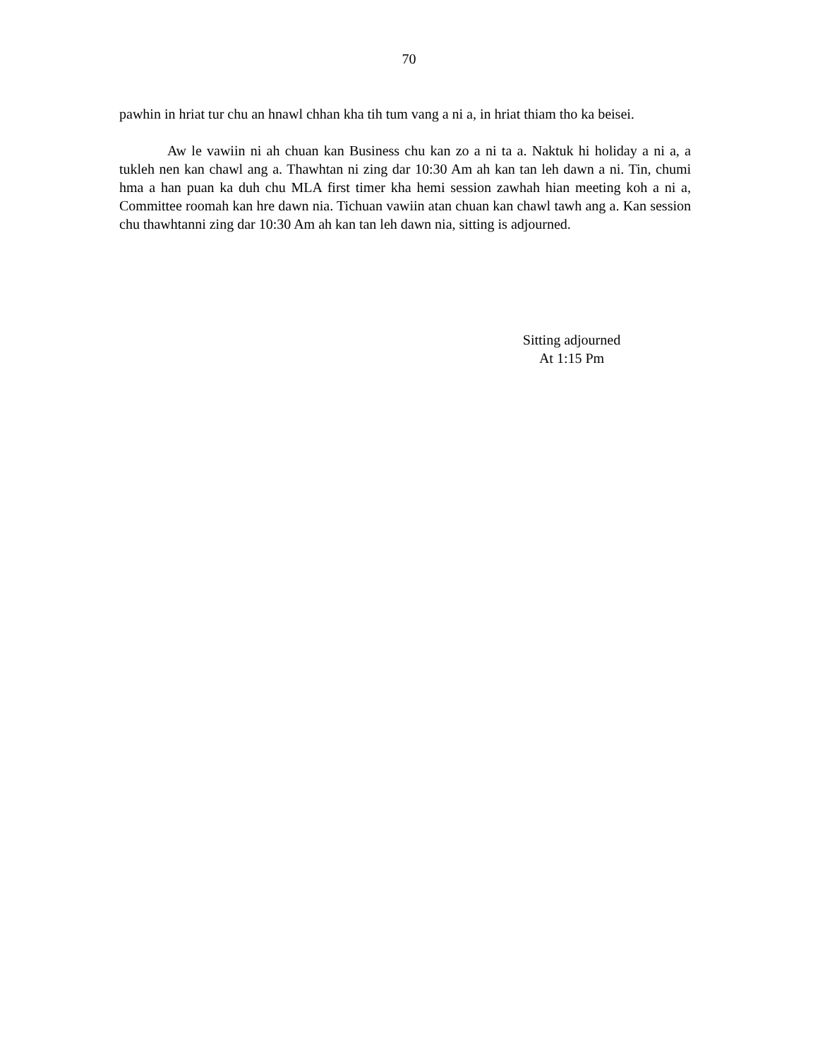70
pawhin in hriat tur chu an hnawl chhan kha tih tum vang a ni a, in hriat thiam tho ka beisei.
Aw le vawiin ni ah chuan kan Business chu kan zo a ni ta a. Naktuk hi holiday a ni a, a tukleh nen kan chawl ang a. Thawhtan ni zing dar 10:30 Am ah kan tan leh dawn a ni. Tin, chumi hma a han puan ka duh chu MLA first timer kha hemi session zawhah hian meeting koh a ni a, Committee roomah kan hre dawn nia. Tichuan vawiin atan chuan kan chawl tawh ang a. Kan session chu thawhtanni zing dar 10:30 Am ah kan tan leh dawn nia, sitting is adjourned.
Sitting adjourned
At 1:15 Pm